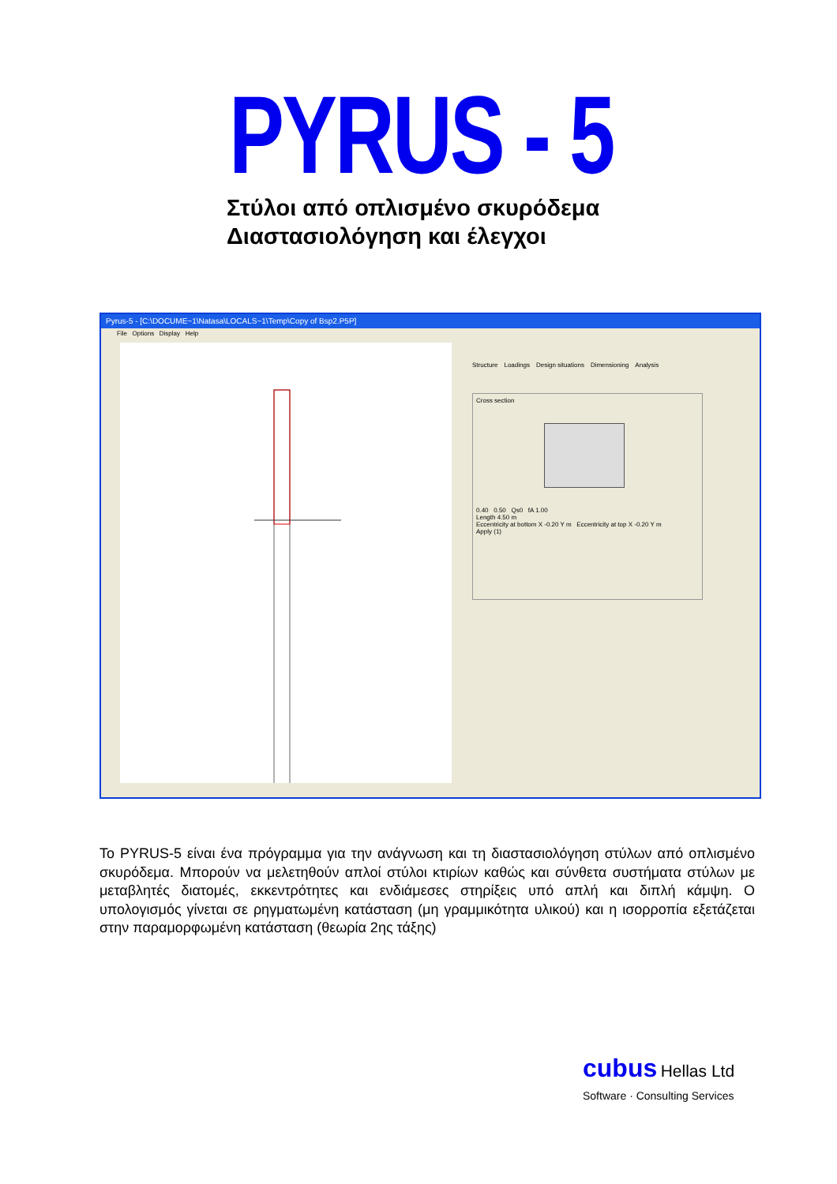PYRUS - 5
Στύλοι από οπλισμένο σκυρόδεμα
Διαστασιολόγηση και έλεγχοι
Pyrus-5 - [C:\DOCUME~1\Natasa\LOCALS~1\Temp\Copy of Bsp2.P5P]
File Options Display Help
Structure Loadings Design situations Dimensioning Analysis
Cross section
0.40 0.50 Qs0 fA 1.00
Length 4.50 m
Eccentricity at bottom X -0.20 Y m Eccentricity at top X -0.20 Y m
Apply (1)
Το PYRUS-5 είναι ένα πρόγραμμα για την ανάγνωση και τη διαστασιολόγηση στύλων από οπλισμένο σκυρόδεμα. Μπορούν να μελετηθούν απλοί στύλοι κτιρίων καθώς και σύνθετα συστήματα στύλων με μεταβλητές διατομές, εκκεντρότητες και ενδιάμεσες στηρίξεις υπό απλή και διπλή κάμψη. Ο υπολογισμός γίνεται σε ρηγματωμένη κατάσταση (μη γραμμικότητα υλικού) και η ισορροπία εξετάζεται στην παραμορφωμένη κατάσταση (θεωρία 2ης τάξης)
cubus Hellas Ltd
Software · Consulting Services